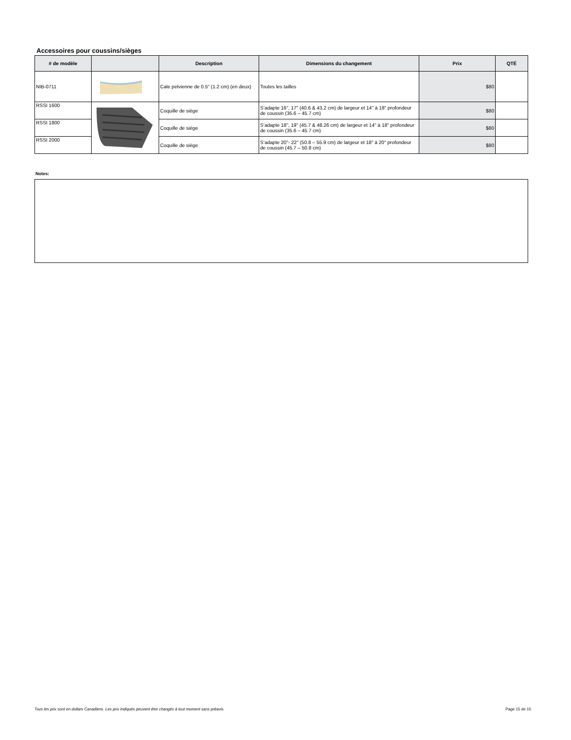Accessoires pour coussins/sièges
| # de modèle | | Description | Dimensions du changement | Prix | QTÉ |
| --- | --- | --- | --- | --- | --- |
| NIB-0711 | | Cale pelvienne de 0.5" (1.2 cm) (en deux) | Toutes les tailles | $80 | |
| RSSI 1600 | | Coquille de siège | S’adapte 16", 17" (40.6 & 43.2 cm) de largeur et 14" à 18" profondeur de coussin (35.6 – 45.7 cm) | $80 | |
| RSSI 1800 | | Coquille de siège | S’adapte 18", 19" (45.7 & 48.26 cm) de largeur et 14" à 18" profondeur de coussin (35.6 – 45.7 cm) | $80 | |
| RSSI 2000 | | Coquille de siège | S’adapte 20"- 22" (50.8 – 55.9 cm) de largeur et 18" à 20" profondeur de coussin (45.7 – 50.8 cm) | $80 | |
Notes:
Tous les prix sont en dollars Canadiens. Les prix indiqués peuvent être changés à tout moment sans préavis. Page 15 de 15